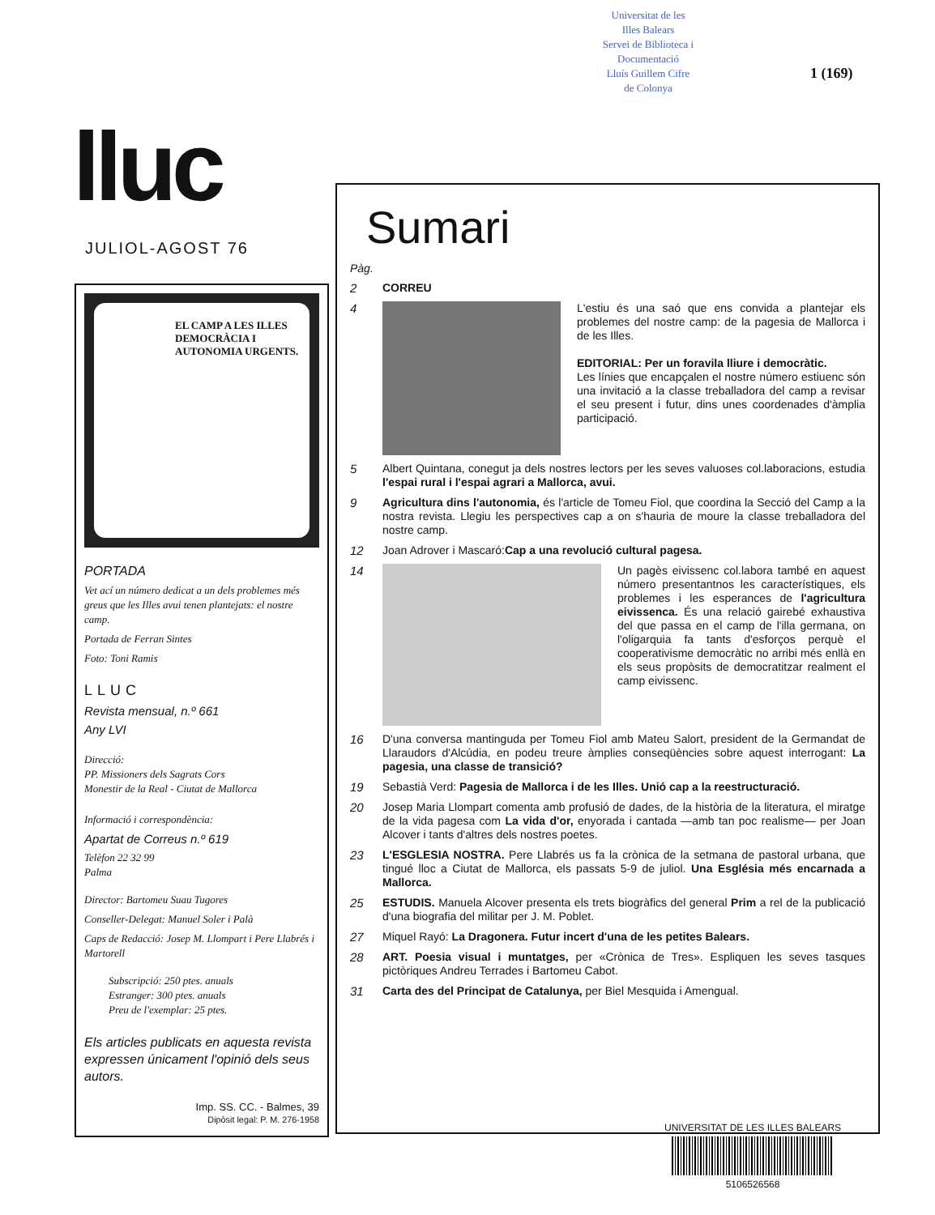Universitat de les
Illes Balears
Servei de Biblioteca i
Documentació
Lluís Guillem Cifre
de Colonya
1 (169)
lluc
JULIOL-AGOST 76
EL CAMP A LES ILLES
DEMOCRÀCIA I AUTONOMIA URGENTS.
PORTADA
Vet ací un número dedicat a un dels problemes més greus que les Illes avui tenen plantejats: el nostre camp.
Portada de Ferran Sintes
Foto: Toni Ramis
LLUC
Revista mensual, n.º 661
Any LVI
Direcció:
PP. Missioners dels Sagrats Cors
Monestir de la Real - Ciutat de Mallorca
Informació i correspondència:
Apartat de Correus n.º 619
Telèfon 22 32 99
Palma
Director: Bartomeu Suau Tugores
Conseller-Delegat: Manuel Soler i Palà
Caps de Redacció: Josep M. Llompart i Pere Llabrés i Martorell
Subscripció: 250 ptes. anuals
Estranger: 300 ptes. anuals
Preu de l'exemplar: 25 ptes.
Els articles publicats en aquesta revista expressen únicament l'opinió dels seus autors.
Imp. SS. CC. - Balmes, 39
Dipòsit legal: P. M. 276-1958
Sumari
Pàg.
2
CORREU
4
L'estiu és una saó que ens convida a plantejar els problemes del nostre camp: de la pagesia de Mallorca i de les Illes.
EDITORIAL: Per un foravila lliure i democràtic.
Les línies que encapçalen el nostre número estiuenc són una invitació a la classe treballadora del camp a revisar el seu present i futur, dins unes coordenades d'àmplia participació.
5
Albert Quintana, conegut ja dels nostres lectors per les seves valuoses col.laboracions, estudia l'espai rural i l'espai agrari a Mallorca, avui.
9
Agricultura dins l'autonomia, és l'article de Tomeu Fiol, que coordina la Secció del Camp a la nostra revista. Llegiu les perspectives cap a on s'hauria de moure la classe treballadora del nostre camp.
12
Joan Adrover i Mascaró:Cap a una revolució cultural pagesa.
14
Un pagès eivissenc col.labora també en aquest número presentantnos les característiques, els problemes i les esperances de l'agricultura eivissenca. És una relació gairebé exhaustiva del que passa en el camp de l'illa germana, on l'oligarquia fa tants d'esforços perquè el cooperativisme democràtic no arribi més enllà en els seus propòsits de democratitzar realment el camp eivissenc.
16
D'una conversa mantinguda per Tomeu Fiol amb Mateu Salort, president de la Germandat de Llaraudors d'Alcúdia, en podeu treure àmplies conseqüències sobre aquest interrogant: La pagesia, una classe de transició?
19
Sebastià Verd: Pagesia de Mallorca i de les Illes. Unió cap a la reestructuració.
20
Josep Maria Llompart comenta amb profusió de dades, de la història de la literatura, el miratge de la vida pagesa com La vida d'or, enyorada i cantada —amb tan poc realisme— per Joan Alcover i tants d'altres dels nostres poetes.
23
L'ESGLESIA NOSTRA. Pere Llabrés us fa la crònica de la setmana de pastoral urbana, que tingué lloc a Ciutat de Mallorca, els passats 5-9 de juliol. Una Església més encarnada a Mallorca.
25
ESTUDIS. Manuela Alcover presenta els trets biogràfics del general Prim a rel de la publicació d'una biografia del militar per J. M. Poblet.
27
Miquel Rayó: La Dragonera. Futur incert d'una de les petites Balears.
28
ART. Poesia visual i muntatges, per «Crònica de Tres». Espliquen les seves tasques pictòriques Andreu Terrades i Bartomeu Cabot.
31
Carta des del Principat de Catalunya, per Biel Mesquida i Amengual.
UNIVERSITAT DE LES ILLES BALEARS
5106526568